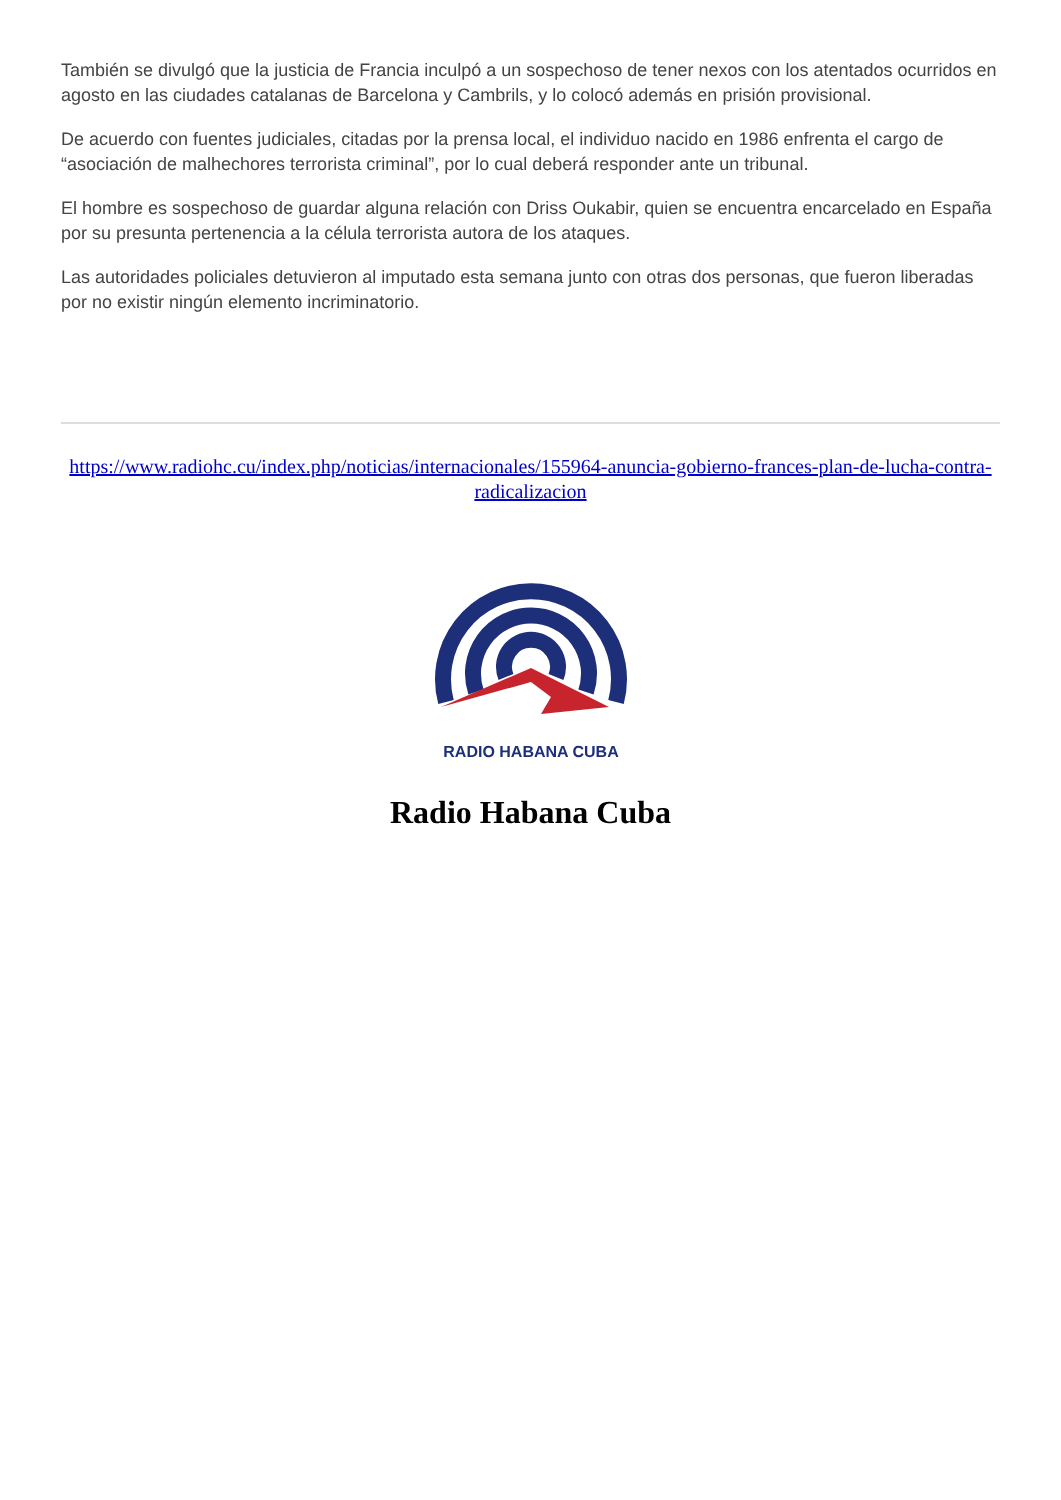También se divulgó que la justicia de Francia inculpó a un sospechoso de tener nexos con los atentados ocurridos en agosto en las ciudades catalanas de Barcelona y Cambrils, y lo colocó además en prisión provisional.
De acuerdo con fuentes judiciales, citadas por la prensa local, el individuo nacido en 1986 enfrenta el cargo de “asociación de malhechores terrorista criminal”, por lo cual deberá responder ante un tribunal.
El hombre es sospechoso de guardar alguna relación con Driss Oukabir, quien se encuentra encarcelado en España por su presunta pertenencia a la célula terrorista autora de los ataques.
Las autoridades policiales detuvieron al imputado esta semana junto con otras dos personas, que fueron liberadas por no existir ningún elemento incriminatorio.
https://www.radiohc.cu/index.php/noticias/internacionales/155964-anuncia-gobierno-frances-plan-de-lucha-contra-radicalizacion
RADIO HABANA CUBA
Radio Habana Cuba